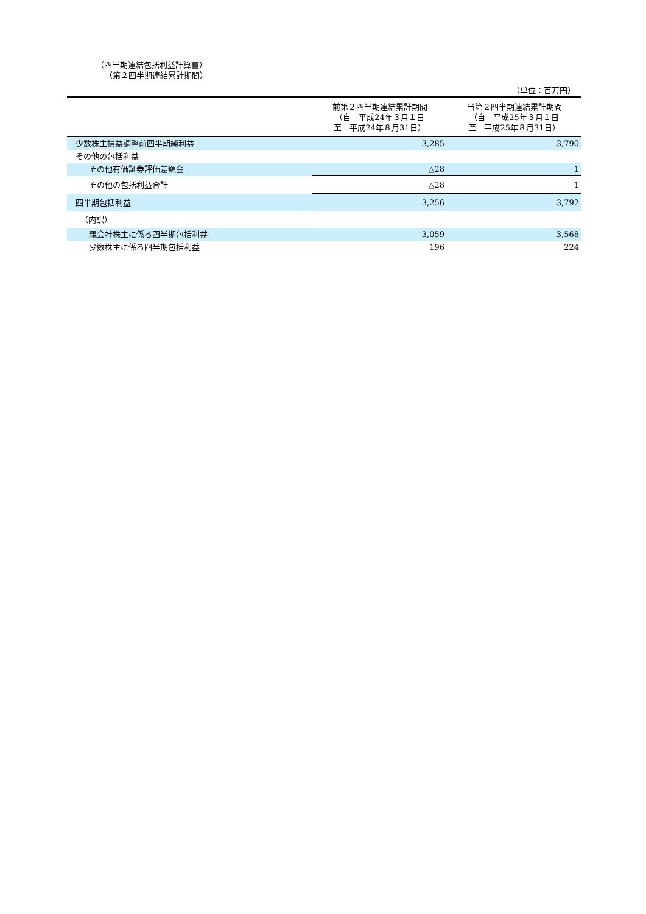（四半期連結包括利益計算書）
（第２四半期連結累計期間）
（単位：百万円）
| | 前第２四半期連結累計期間 （自 平成24年３月１日 至 平成24年８月31日） | 当第２四半期連結累計期間 （自 平成25年３月１日 至 平成25年８月31日） |
| --- | --- | --- |
| 少数株主損益調整前四半期純利益 | 3,285 | 3,790 |
| その他の包括利益 | | |
| その他有価証券評価差額金 | △28 | 1 |
| その他の包括利益合計 | △28 | 1 |
| 四半期包括利益 | 3,256 | 3,792 |
| （内訳） | | |
| 親会社株主に係る四半期包括利益 | 3,059 | 3,568 |
| 少数株主に係る四半期包括利益 | 196 | 224 |